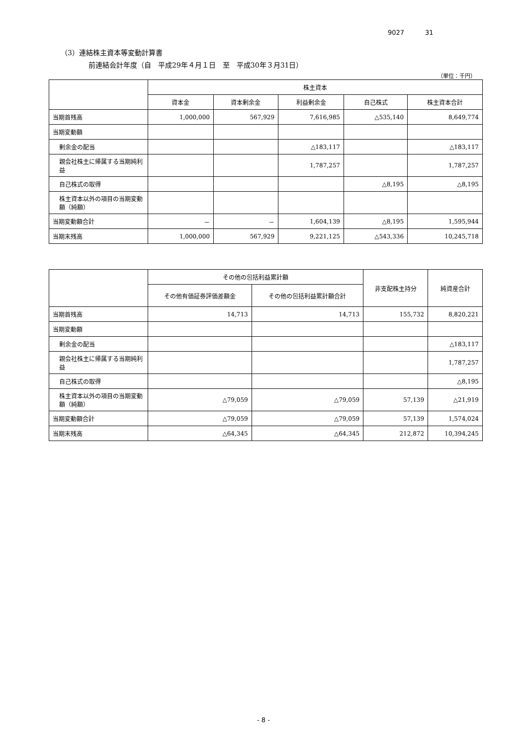9027 31
（3）連結株主資本等変動計算書
前連結会計年度（自　平成29年４月１日　至　平成30年３月31日）
（単位：千円）
| | 株主資本 | | | | |
| --- | --- | --- | --- | --- | --- |
| | 資本金 | 資本剰余金 | 利益剰余金 | 自己株式 | 株主資本合計 |
| 当期首残高 | 1,000,000 | 567,929 | 7,616,985 | △535,140 | 8,649,774 |
| 当期変動額 | | | | | |
| 剰余金の配当 | | | △183,117 | | △183,117 |
| 親会社株主に帰属する当期純利益 | | | 1,787,257 | | 1,787,257 |
| 自己株式の取得 | | | | △8,195 | △8,195 |
| 株主資本以外の項目の当期変動額（純額） | | | | | |
| 当期変動額合計 | － | － | 1,604,139 | △8,195 | 1,595,944 |
| 当期末残高 | 1,000,000 | 567,929 | 9,221,125 | △543,336 | 10,245,718 |
| | その他の包括利益累計額 | | 非支配株主持分 | 純資産合計 |
| --- | --- | --- | --- | --- |
| | その他有価証券評価差額金 | その他の包括利益累計額合計 | | |
| 当期首残高 | 14,713 | 14,713 | 155,732 | 8,820,221 |
| 当期変動額 | | | | |
| 剰余金の配当 | | | | △183,117 |
| 親会社株主に帰属する当期純利益 | | | | 1,787,257 |
| 自己株式の取得 | | | | △8,195 |
| 株主資本以外の項目の当期変動額（純額） | △79,059 | △79,059 | 57,139 | △21,919 |
| 当期変動額合計 | △79,059 | △79,059 | 57,139 | 1,574,024 |
| 当期末残高 | △64,345 | △64,345 | 212,872 | 10,394,245 |
- 8 -